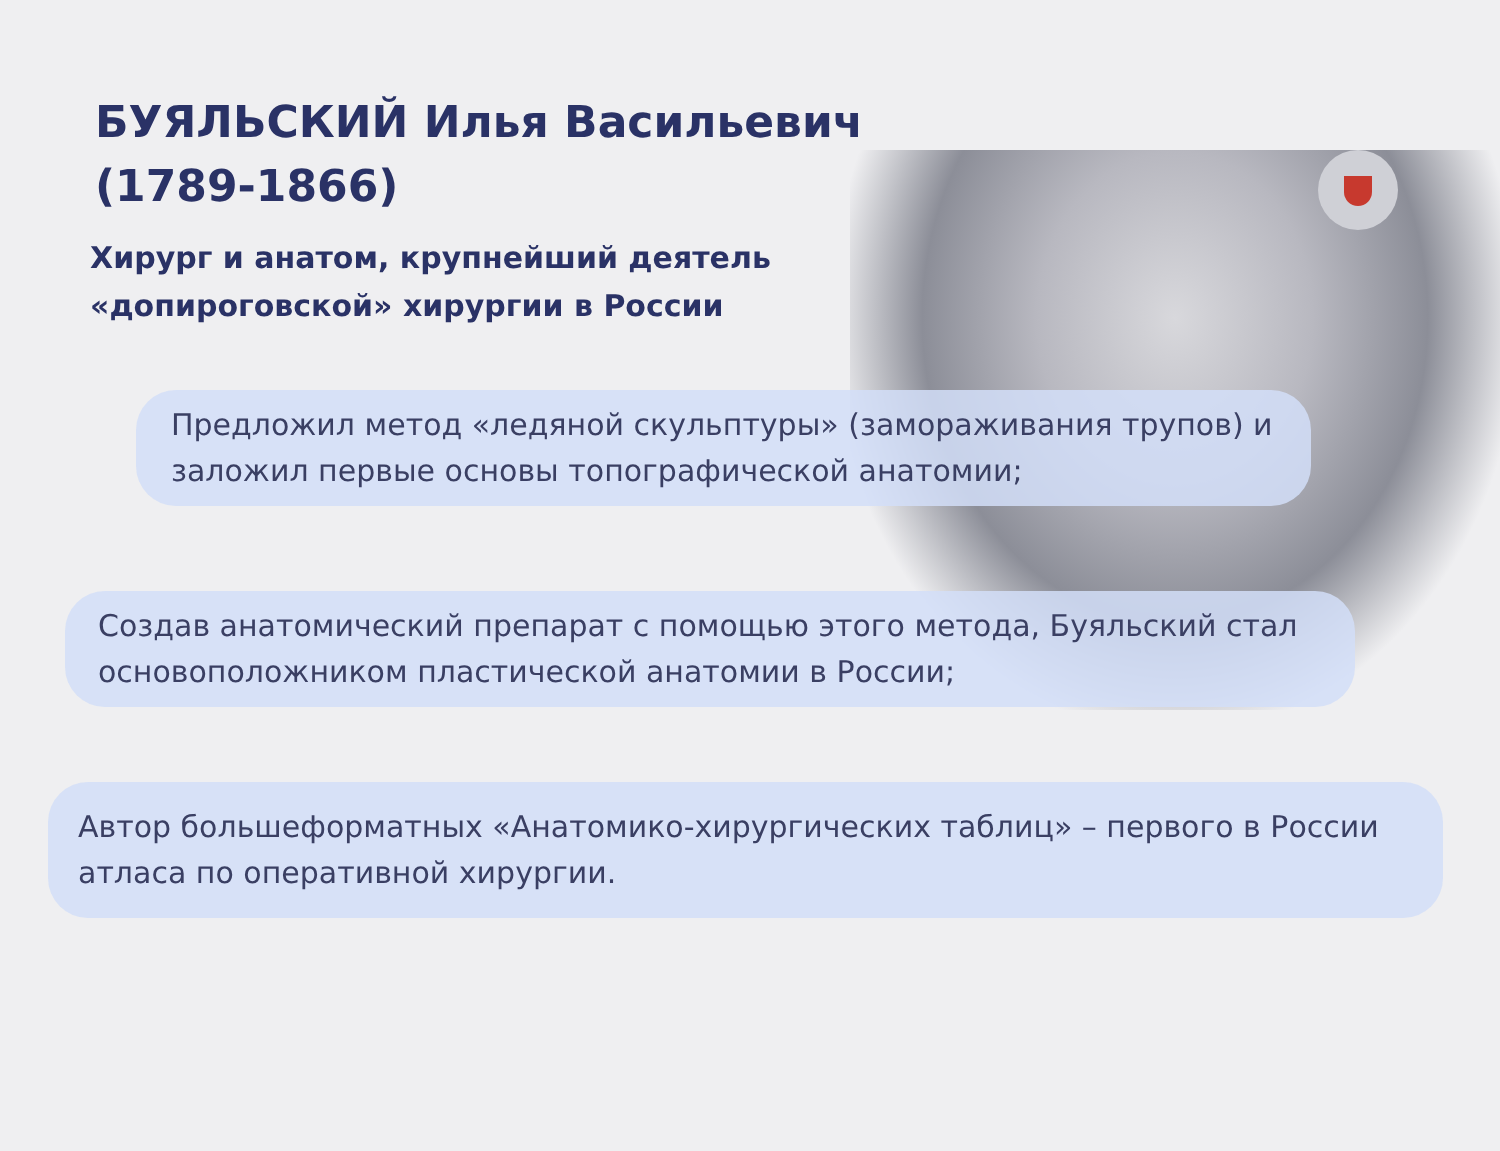БУЯЛЬСКИЙ Илья Васильевич
(1789-1866)
Хирург и анатом, крупнейший деятель
«допироговской» хирургии в России
Предложил метод «ледяной скульптуры» (замораживания трупов) и заложил первые основы топографической анатомии;
Создав анатомический препарат с помощью этого метода, Буяльский стал основоположником пластической анатомии в России;
Автор большеформатных «Анатомико-хирургических таблиц» – первого в России атласа по оперативной хирургии.